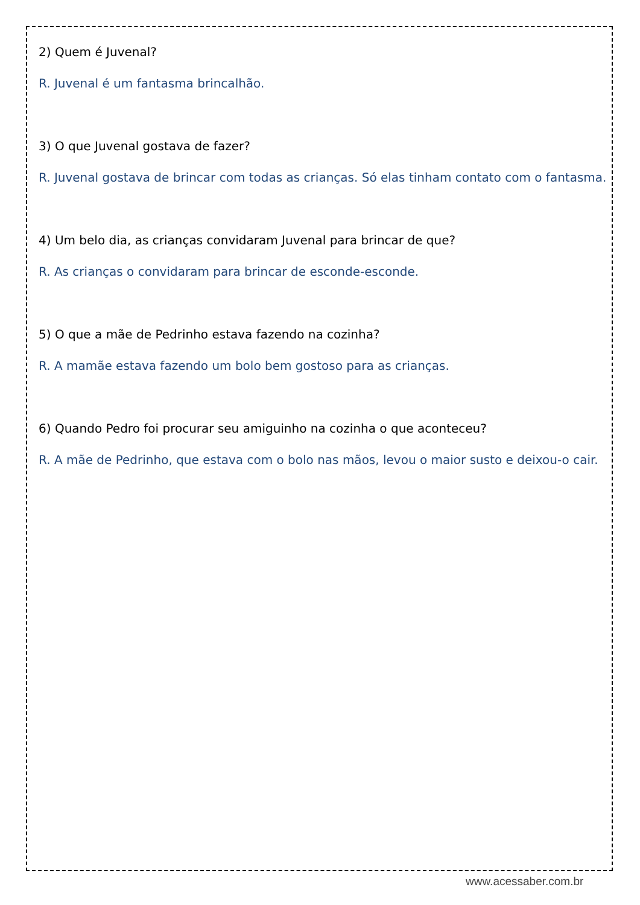2) Quem é Juvenal?
R. Juvenal é um fantasma brincalhão.
3) O que Juvenal gostava de fazer?
R. Juvenal gostava de brincar com todas as crianças. Só elas tinham contato com o fantasma.
4) Um belo dia, as crianças convidaram Juvenal para brincar de que?
R. As crianças o convidaram para brincar de esconde-esconde.
5) O que a mãe de Pedrinho estava fazendo na cozinha?
R. A mamãe estava fazendo um bolo bem gostoso para as crianças.
6) Quando Pedro foi procurar seu amiguinho na cozinha o que aconteceu?
R. A mãe de Pedrinho, que estava com o bolo nas mãos, levou o maior susto e deixou-o cair.
www.acessaber.com.br